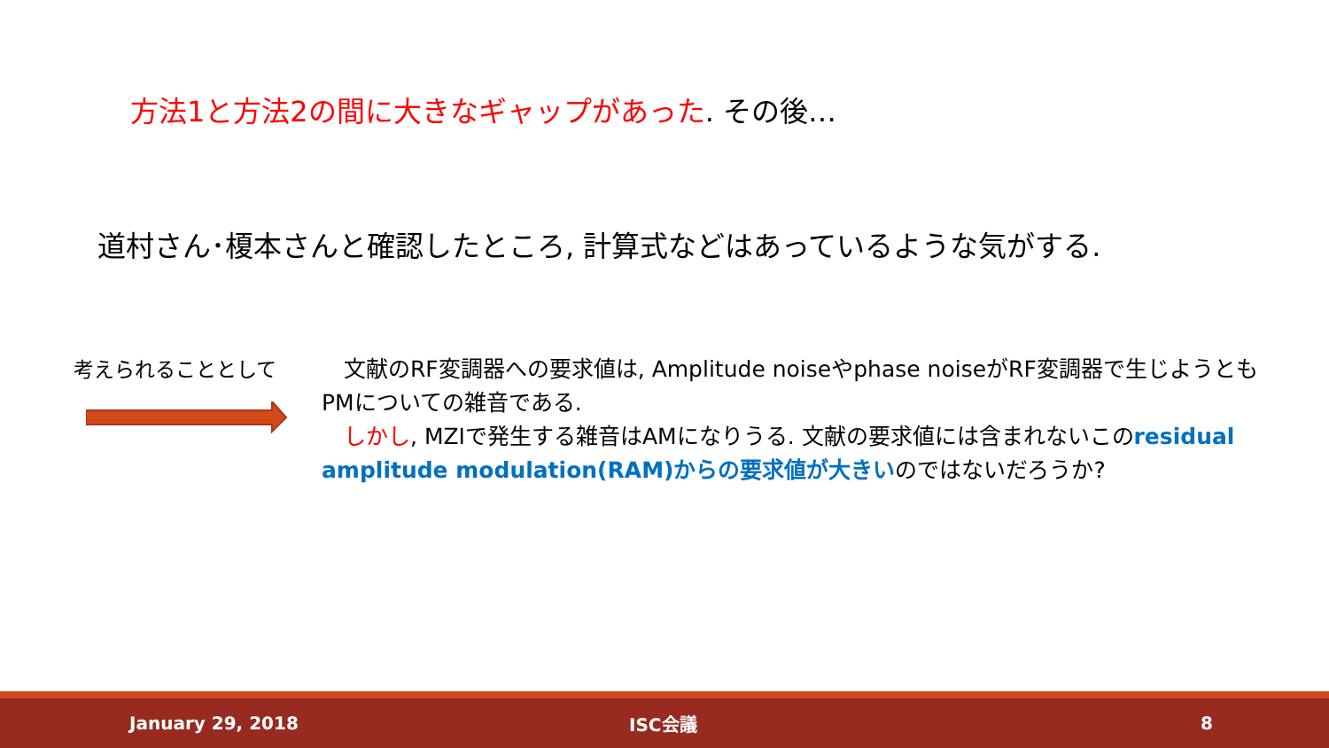方法1と方法2の間に大きなギャップがあった. その後…
道村さん･榎本さんと確認したところ, 計算式などはあっているような気がする.
考えられることとして
　文献のRF変調器への要求値は, Amplitude noiseやphase noiseがRF変調器で生じようともPMについての雑音である.
　しかし, MZIで発生する雑音はAMになりうる. 文献の要求値には含まれないこのresidual amplitude modulation(RAM)からの要求値が大きいのではないだろうか?
January 29, 2018 ISC会議 8